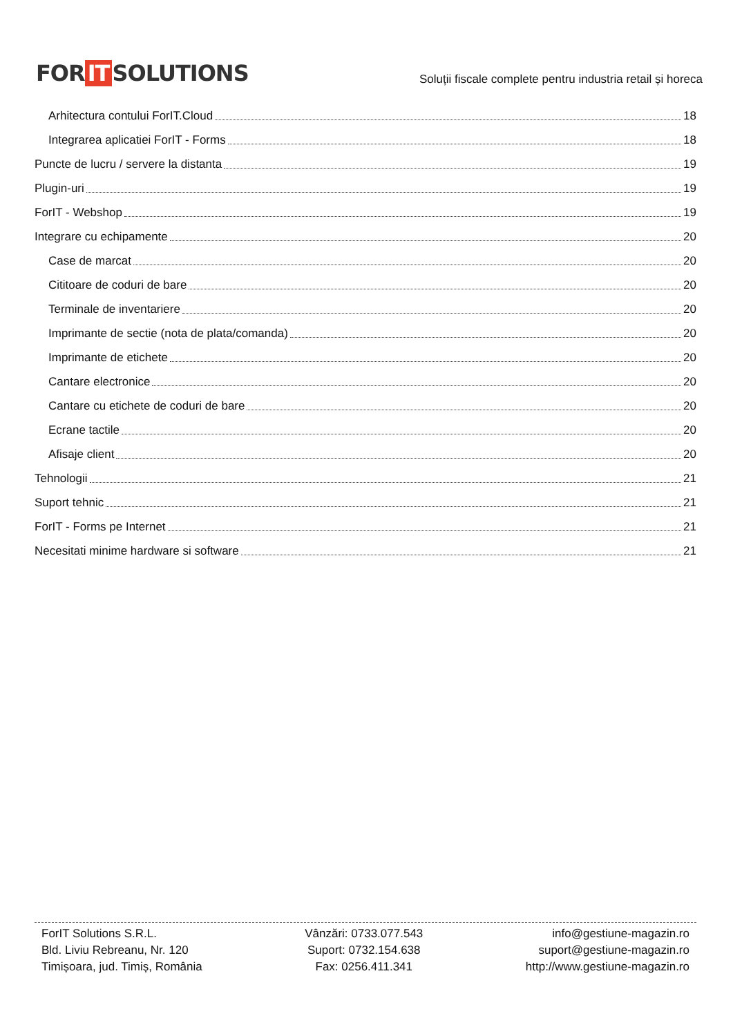FOR IT SOLUTIONS
Soluții fiscale complete pentru industria retail și horeca
Arhitectura contului ForIT.Cloud 18
Integrarea aplicatiei ForIT - Forms 18
Puncte de lucru / servere la distanta 19
Plugin-uri 19
ForIT - Webshop 19
Integrare cu echipamente 20
Case de marcat 20
Cititoare de coduri de bare 20
Terminale de inventariere 20
Imprimante de sectie (nota de plata/comanda) 20
Imprimante de etichete 20
Cantare electronice 20
Cantare cu etichete de coduri de bare 20
Ecrane tactile 20
Afisaje client 20
Tehnologii 21
Suport tehnic 21
ForIT - Forms pe Internet 21
Necesitati minime hardware si software 21
ForIT Solutions S.R.L.
Bld. Liviu Rebreanu, Nr. 120
Timișoara, jud. Timiș, România
Vânzări: 0733.077.543
Suport: 0732.154.638
Fax: 0256.411.341
info@gestiune-magazin.ro
suport@gestiune-magazin.ro
http://www.gestiune-magazin.ro